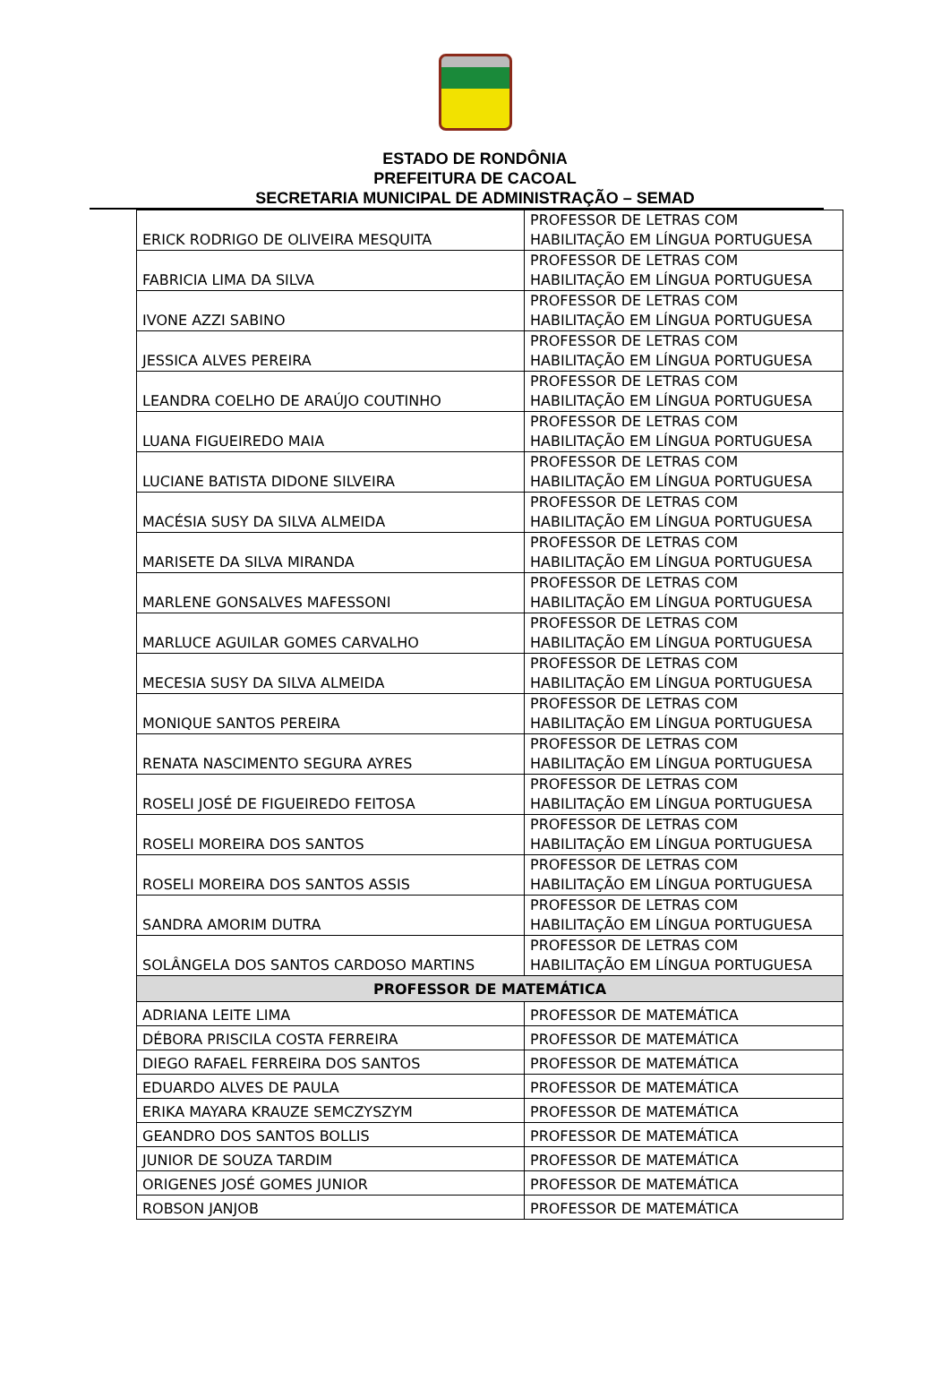ESTADO DE RONDÔNIA
PREFEITURA DE CACOAL
SECRETARIA MUNICIPAL DE ADMINISTRAÇÃO – SEMAD
| ERICK RODRIGO DE OLIVEIRA MESQUITA | PROFESSOR DE LETRAS COM HABILITAÇÃO EM LÍNGUA PORTUGUESA |
| FABRICIA LIMA DA SILVA | PROFESSOR DE LETRAS COM HABILITAÇÃO EM LÍNGUA PORTUGUESA |
| IVONE AZZI SABINO | PROFESSOR DE LETRAS COM HABILITAÇÃO EM LÍNGUA PORTUGUESA |
| JESSICA ALVES PEREIRA | PROFESSOR DE LETRAS COM HABILITAÇÃO EM LÍNGUA PORTUGUESA |
| LEANDRA COELHO DE ARAÚJO COUTINHO | PROFESSOR DE LETRAS COM HABILITAÇÃO EM LÍNGUA PORTUGUESA |
| LUANA FIGUEIREDO MAIA | PROFESSOR DE LETRAS COM HABILITAÇÃO EM LÍNGUA PORTUGUESA |
| LUCIANE BATISTA DIDONE SILVEIRA | PROFESSOR DE LETRAS COM HABILITAÇÃO EM LÍNGUA PORTUGUESA |
| MACÉSIA SUSY DA SILVA ALMEIDA | PROFESSOR DE LETRAS COM HABILITAÇÃO EM LÍNGUA PORTUGUESA |
| MARISETE DA SILVA MIRANDA | PROFESSOR DE LETRAS COM HABILITAÇÃO EM LÍNGUA PORTUGUESA |
| MARLENE GONSALVES MAFESSONI | PROFESSOR DE LETRAS COM HABILITAÇÃO EM LÍNGUA PORTUGUESA |
| MARLUCE AGUILAR GOMES CARVALHO | PROFESSOR DE LETRAS COM HABILITAÇÃO EM LÍNGUA PORTUGUESA |
| MECESIA SUSY DA SILVA ALMEIDA | PROFESSOR DE LETRAS COM HABILITAÇÃO EM LÍNGUA PORTUGUESA |
| MONIQUE SANTOS PEREIRA | PROFESSOR DE LETRAS COM HABILITAÇÃO EM LÍNGUA PORTUGUESA |
| RENATA NASCIMENTO SEGURA AYRES | PROFESSOR DE LETRAS COM HABILITAÇÃO EM LÍNGUA PORTUGUESA |
| ROSELI JOSÉ DE FIGUEIREDO FEITOSA | PROFESSOR DE LETRAS COM HABILITAÇÃO EM LÍNGUA PORTUGUESA |
| ROSELI MOREIRA DOS SANTOS | PROFESSOR DE LETRAS COM HABILITAÇÃO EM LÍNGUA PORTUGUESA |
| ROSELI MOREIRA DOS SANTOS ASSIS | PROFESSOR DE LETRAS COM HABILITAÇÃO EM LÍNGUA PORTUGUESA |
| SANDRA AMORIM DUTRA | PROFESSOR DE LETRAS COM HABILITAÇÃO EM LÍNGUA PORTUGUESA |
| SOLÂNGELA DOS SANTOS CARDOSO MARTINS | PROFESSOR DE LETRAS COM HABILITAÇÃO EM LÍNGUA PORTUGUESA |
| PROFESSOR DE MATEMÁTICA | |
| ADRIANA LEITE LIMA | PROFESSOR DE MATEMÁTICA |
| DÉBORA PRISCILA COSTA FERREIRA | PROFESSOR DE MATEMÁTICA |
| DIEGO RAFAEL FERREIRA DOS SANTOS | PROFESSOR DE MATEMÁTICA |
| EDUARDO ALVES DE PAULA | PROFESSOR DE MATEMÁTICA |
| ERIKA MAYARA KRAUZE SEMCZYSZYM | PROFESSOR DE MATEMÁTICA |
| GEANDRO DOS SANTOS BOLLIS | PROFESSOR DE MATEMÁTICA |
| JUNIOR DE SOUZA TARDIM | PROFESSOR DE MATEMÁTICA |
| ORIGENES JOSÉ GOMES JUNIOR | PROFESSOR DE MATEMÁTICA |
| ROBSON JANJOB | PROFESSOR DE MATEMÁTICA |